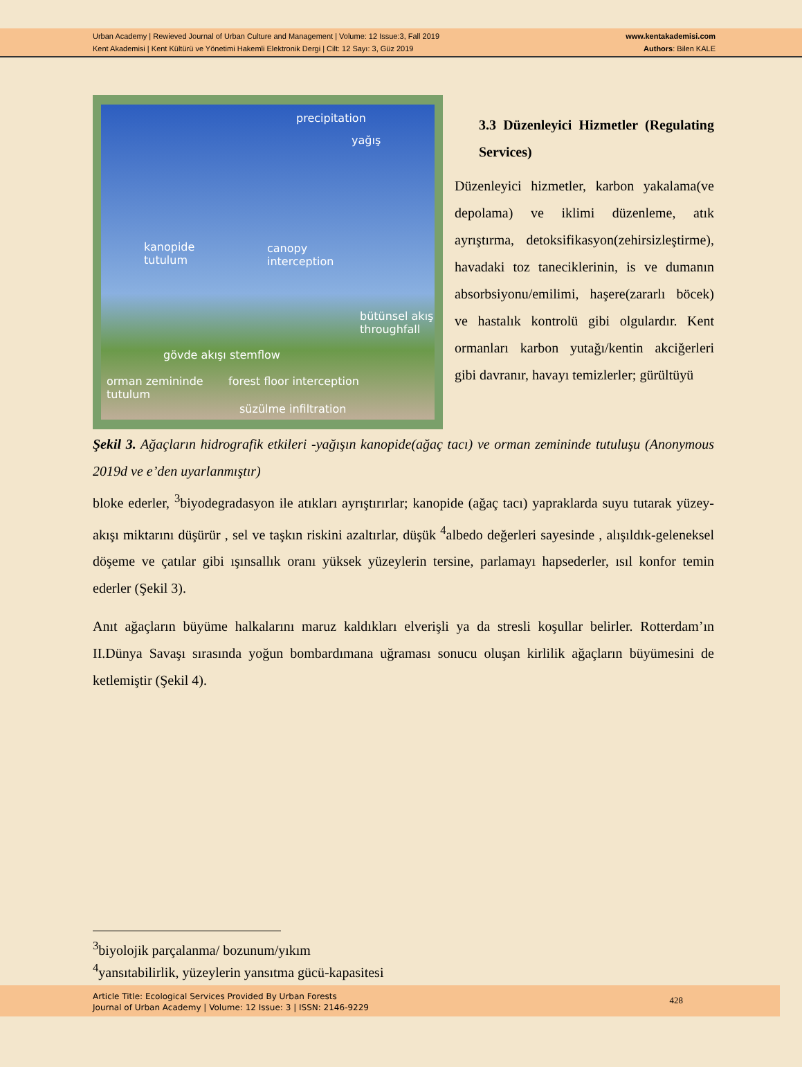Urban Academy | Rewieved Journal of Urban Culture and Management | Volume: 12 Issue:3, Fall 2019
Kent Akademisi | Kent Kültürü ve Yönetimi Hakemli Elektronik Dergi | Cilt: 12 Sayı: 3, Güz 2019
www.kentakademisi.com
Authors: Bilen KALE
precipitation
yağış
kanopide
tutulum
canopy
interception
bütünsel akış
throughfall
gövde akışı stemflow
orman zemininde
tutulum
forest floor interception
süzülme infiltration
3.3 Düzenleyici Hizmetler (Regulating Services)
Düzenleyici hizmetler, karbon yakalama(ve depolama) ve iklimi düzenleme, atık ayrıştırma, detoksifikasyon(zehirsizleştirme), havadaki toz taneciklerinin, is ve dumanın absorbsiyonu/emilimi, haşere(zararlı böcek) ve hastalık kontrolü gibi olgulardır. Kent ormanları karbon yutağı/kentin akciğerleri gibi davranır, havayı temizlerler; gürültüyü
Şekil 3. Ağaçların hidrografik etkileri -yağışın kanopide(ağaç tacı) ve orman zemininde tutuluşu (Anonymous 2019d ve e’den uyarlanmıştır)
bloke ederler, <sup>3</sup>biyodegradasyon ile atıkları ayrıştırırlar; kanopide (ağaç tacı) yapraklarda suyu tutarak yüzey-akışı miktarını düşürür , sel ve taşkın riskini azaltırlar, düşük <sup>4</sup>albedo değerleri sayesinde , alışıldık-geleneksel döşeme ve çatılar gibi ışınsallık oranı yüksek yüzeylerin tersine, parlamayı hapsederler, ısıl konfor temin ederler (Şekil 3).
Anıt ağaçların büyüme halkalarını maruz kaldıkları elverişli ya da stresli koşullar belirler. Rotterdam’ın II.Dünya Savaşı sırasında yoğun bombardımana uğraması sonucu oluşan kirlilik ağaçların büyümesini de ketlemiştir (Şekil 4).
<sup>3</sup> biyolojik parçalanma/ bozunum/yıkım
<sup>4</sup> yansıtabilirlik, yüzeylerin yansıtma gücü-kapasitesi
Article Title: Ecological Services Provided By Urban Forests
Journal of Urban Academy | Volume: 12 Issue: 3 | ISSN: 2146-9229
428